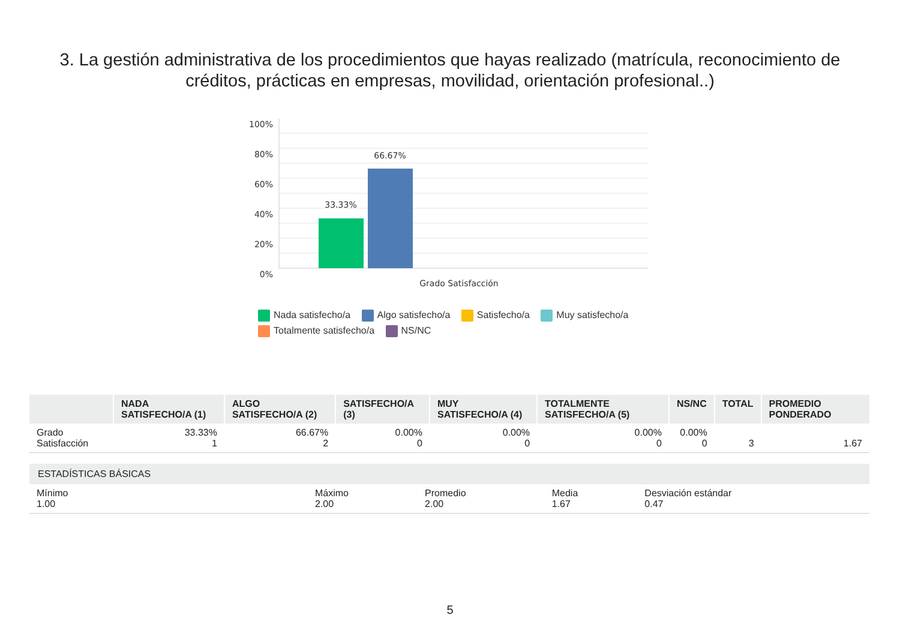3. La gestión administrativa de los procedimientos que hayas realizado (matrícula, reconocimiento de créditos, prácticas en empresas, movilidad, orientación profesional..)
100%
80%
60%
40%
20%
0%
33.33%
66.67%
Grado Satisfacción
Nada satisfecho/a Algo satisfecho/a Satisfecho/a Muy satisfecho/a Totalmente satisfecho/a NS/NC
| | NADA SATISFECHO/A (1) | ALGO SATISFECHO/A (2) | SATISFECHO/A (3) | MUY SATISFECHO/A (4) | TOTALMENTE SATISFECHO/A (5) | NS/NC | TOTAL | PROMEDIO PONDERADO |
| --- | --- | --- | --- | --- | --- | --- | --- | --- |
| Grado Satisfacción | 33.33% 1 | 66.67% 2 | 0.00% 0 | 0.00% 0 | 0.00% 0 | 0.00% 0 | 3 | 1.67 |
| ESTADÍSTICAS BÁSICAS | | | | |
| --- | --- | --- | --- | --- |
| Mínimo 1.00 | Máximo 2.00 | Promedio 2.00 | Media 1.67 | Desviación estándar 0.47 |
5